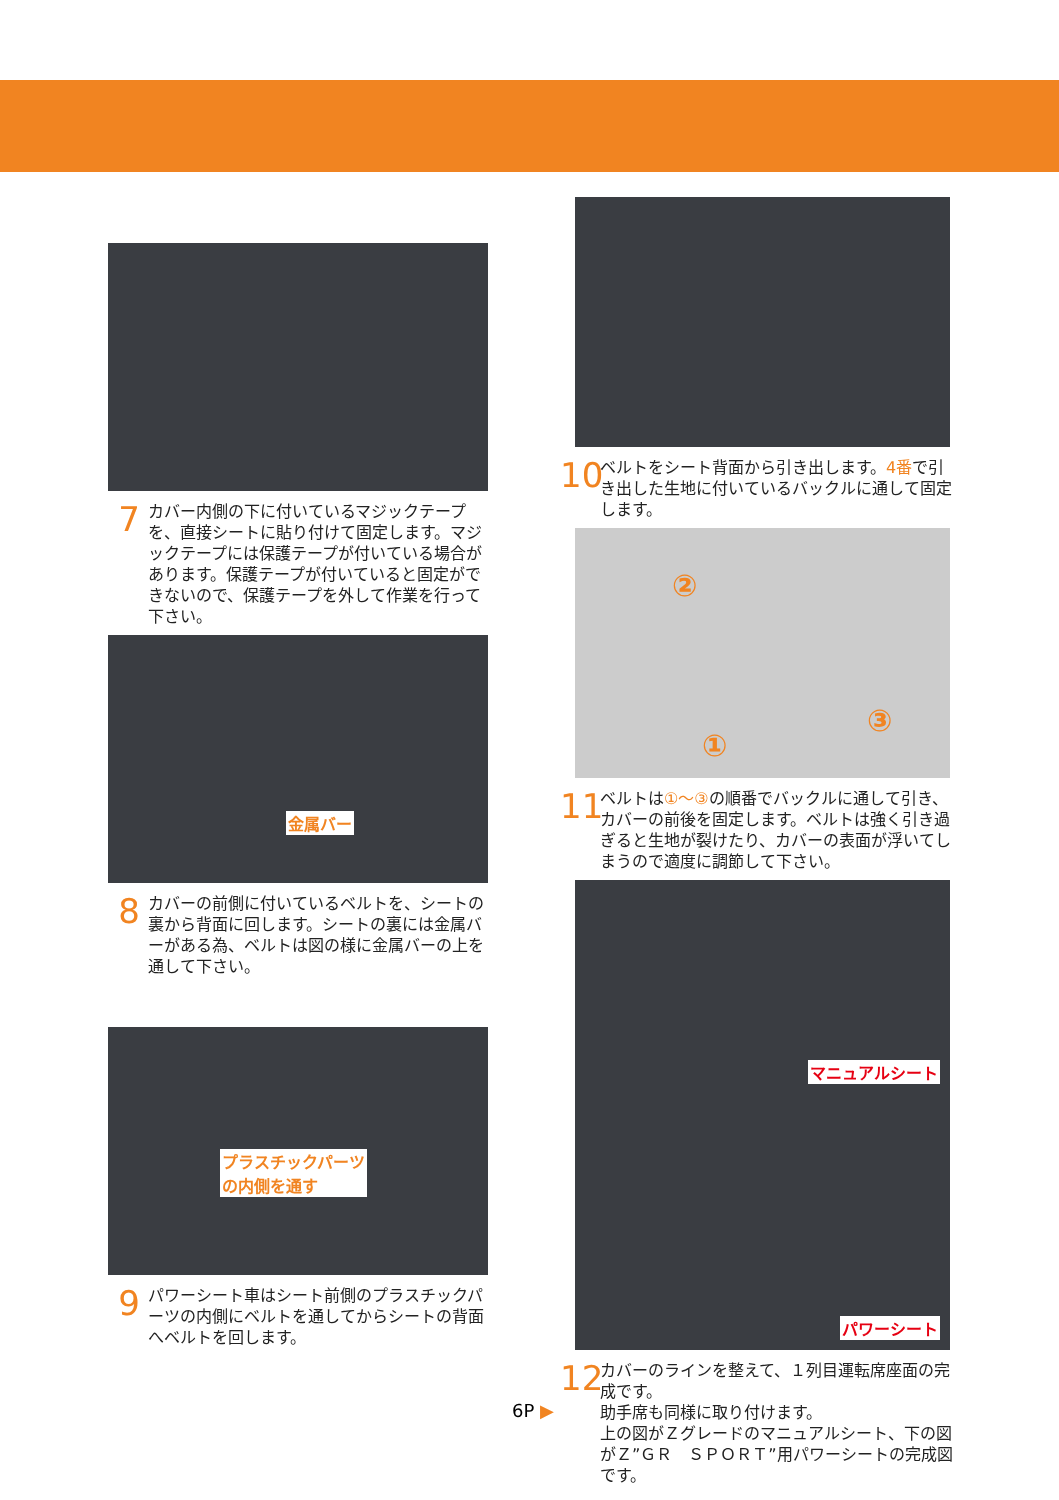7 カバー内側の下に付いているマジックテープを、直接シートに貼り付けて固定します。マジックテープには保護テープが付いている場合があります。保護テープが付いていると固定ができないので、保護テープを外して作業を行って下さい。
金属バー
8 カバーの前側に付いているベルトを、シートの裏から背面に回します。シートの裏には金属バーがある為、ベルトは図の様に金属バーの上を通して下さい。
プラスチックパーツ
の内側を通す
9 パワーシート車はシート前側のプラスチックパーツの内側にベルトを通してからシートの背面へベルトを回します。
10 ベルトをシート背面から引き出します。4番で引き出した生地に付いているバックルに通して固定します。
②
③
①
11 ベルトは①～③の順番でバックルに通して引き、カバーの前後を固定します。ベルトは強く引き過ぎると生地が裂けたり、カバーの表面が浮いてしまうので適度に調節して下さい。
マニュアルシート
パワーシート
12 カバーのラインを整えて、１列目運転席座面の完成です。
助手席も同様に取り付けます。
上の図がＺグレードのマニュアルシート、下の図がＺ”ＧＲ　ＳＰＯＲＴ”用パワーシートの完成図です。
6P ▶